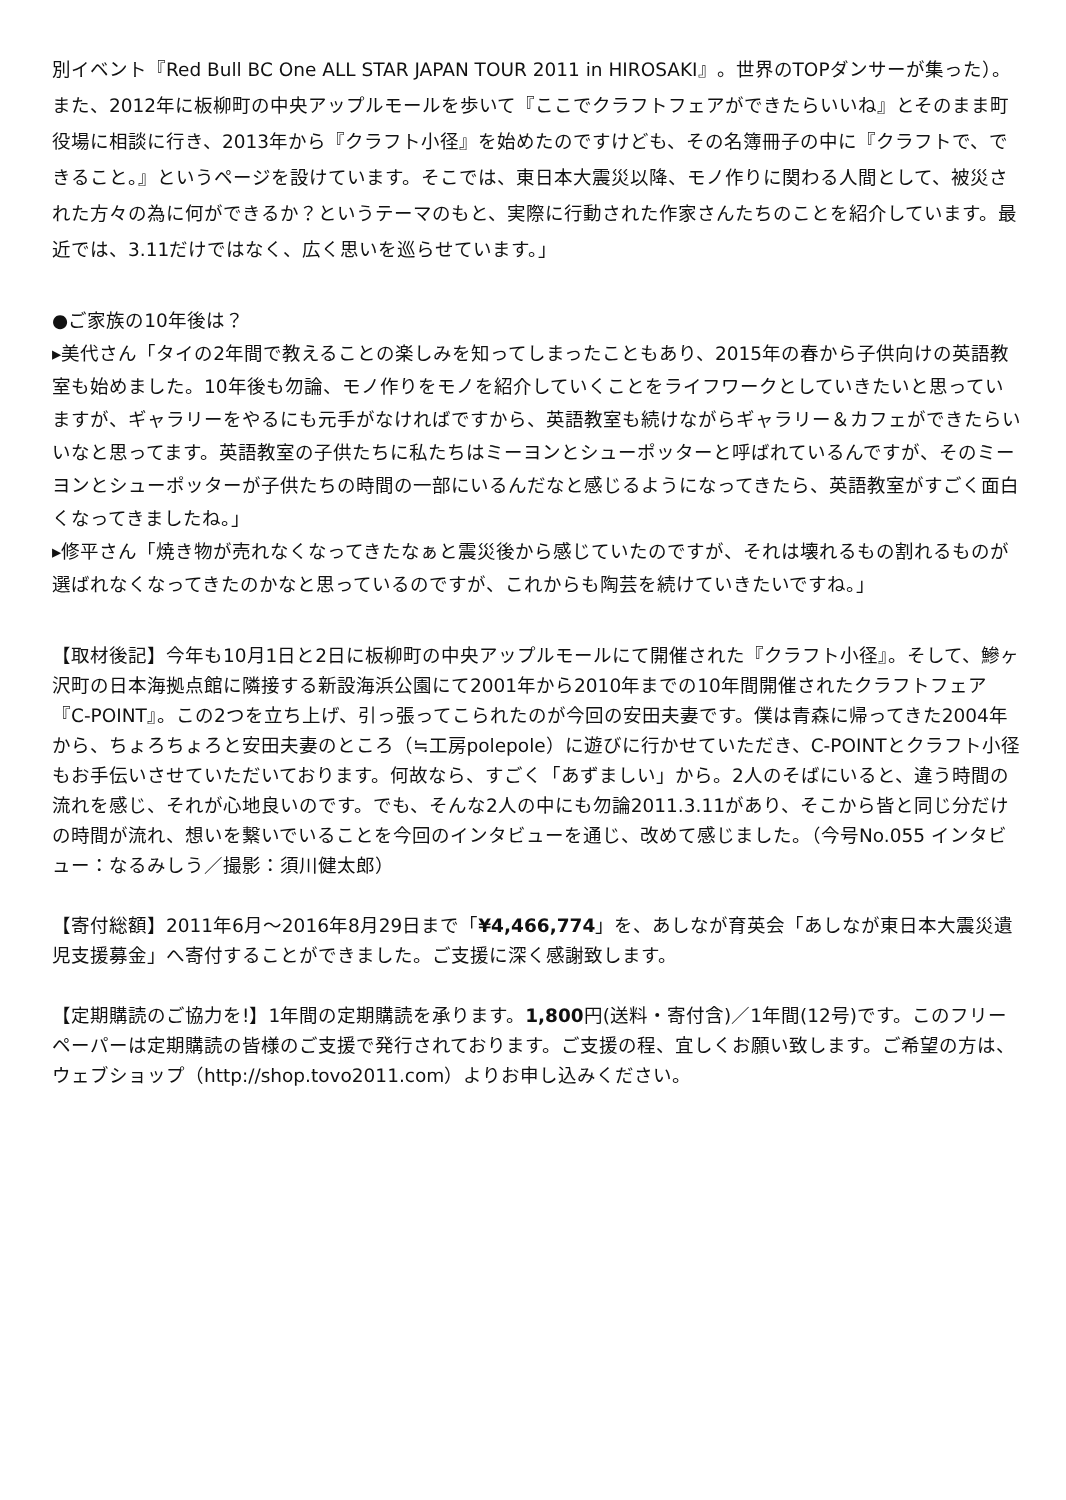別イベント『Red Bull BC One ALL STAR JAPAN TOUR 2011 in HIROSAKI』。世界のTOPダンサーが集った）。また、2012年に板柳町の中央アップルモールを歩いて『ここでクラフトフェアができたらいいね』とそのまま町役場に相談に行き、2013年から『クラフト小径』を始めたのですけども、その名簿冊子の中に『クラフトで、できること。』というページを設けています。そこでは、東日本大震災以降、モノ作りに関わる人間として、被災された方々の為に何ができるか？というテーマのもと、実際に行動された作家さんたちのことを紹介しています。最近では、3.11だけではなく、広く思いを巡らせています。」
●ご家族の10年後は？
▸美代さん「タイの2年間で教えることの楽しみを知ってしまったこともあり、2015年の春から子供向けの英語教室も始めました。10年後も勿論、モノ作りをモノを紹介していくことをライフワークとしていきたいと思っていますが、ギャラリーをやるにも元手がなければですから、英語教室も続けながらギャラリー＆カフェができたらいいなと思ってます。英語教室の子供たちに私たちはミーヨンとシューポッターと呼ばれているんですが、そのミーヨンとシューポッターが子供たちの時間の一部にいるんだなと感じるようになってきたら、英語教室がすごく面白くなってきましたね。」
▸修平さん「焼き物が売れなくなってきたなぁと震災後から感じていたのですが、それは壊れるもの割れるものが選ばれなくなってきたのかなと思っているのですが、これからも陶芸を続けていきたいですね。」
【取材後記】今年も10月1日と2日に板柳町の中央アップルモールにて開催された『クラフト小径』。そして、鰺ヶ沢町の日本海拠点館に隣接する新設海浜公園にて2001年から2010年までの10年間開催されたクラフトフェア『C-POINT』。この2つを立ち上げ、引っ張ってこられたのが今回の安田夫妻です。僕は青森に帰ってきた2004年から、ちょろちょろと安田夫妻のところ（≒工房polepole）に遊びに行かせていただき、C-POINTとクラフト小径もお手伝いさせていただいております。何故なら、すごく「あずましい」から。2人のそばにいると、違う時間の流れを感じ、それが心地良いのです。でも、そんな2人の中にも勿論2011.3.11があり、そこから皆と同じ分だけの時間が流れ、想いを繋いでいることを今回のインタビューを通じ、改めて感じました。（今号No.055 インタビュー：なるみしう／撮影：須川健太郎）
【寄付総額】2011年6月〜2016年8月29日まで「¥4,466,774」を、あしなが育英会「あしなが東日本大震災遺児支援募金」へ寄付することができました。ご支援に深く感謝致します。
【定期購読のご協力を!】1年間の定期購読を承ります。1,800円(送料・寄付含)／1年間(12号)です。このフリーペーパーは定期購読の皆様のご支援で発行されております。ご支援の程、宜しくお願い致します。ご希望の方は、ウェブショップ（http://shop.tovo2011.com）よりお申し込みください。